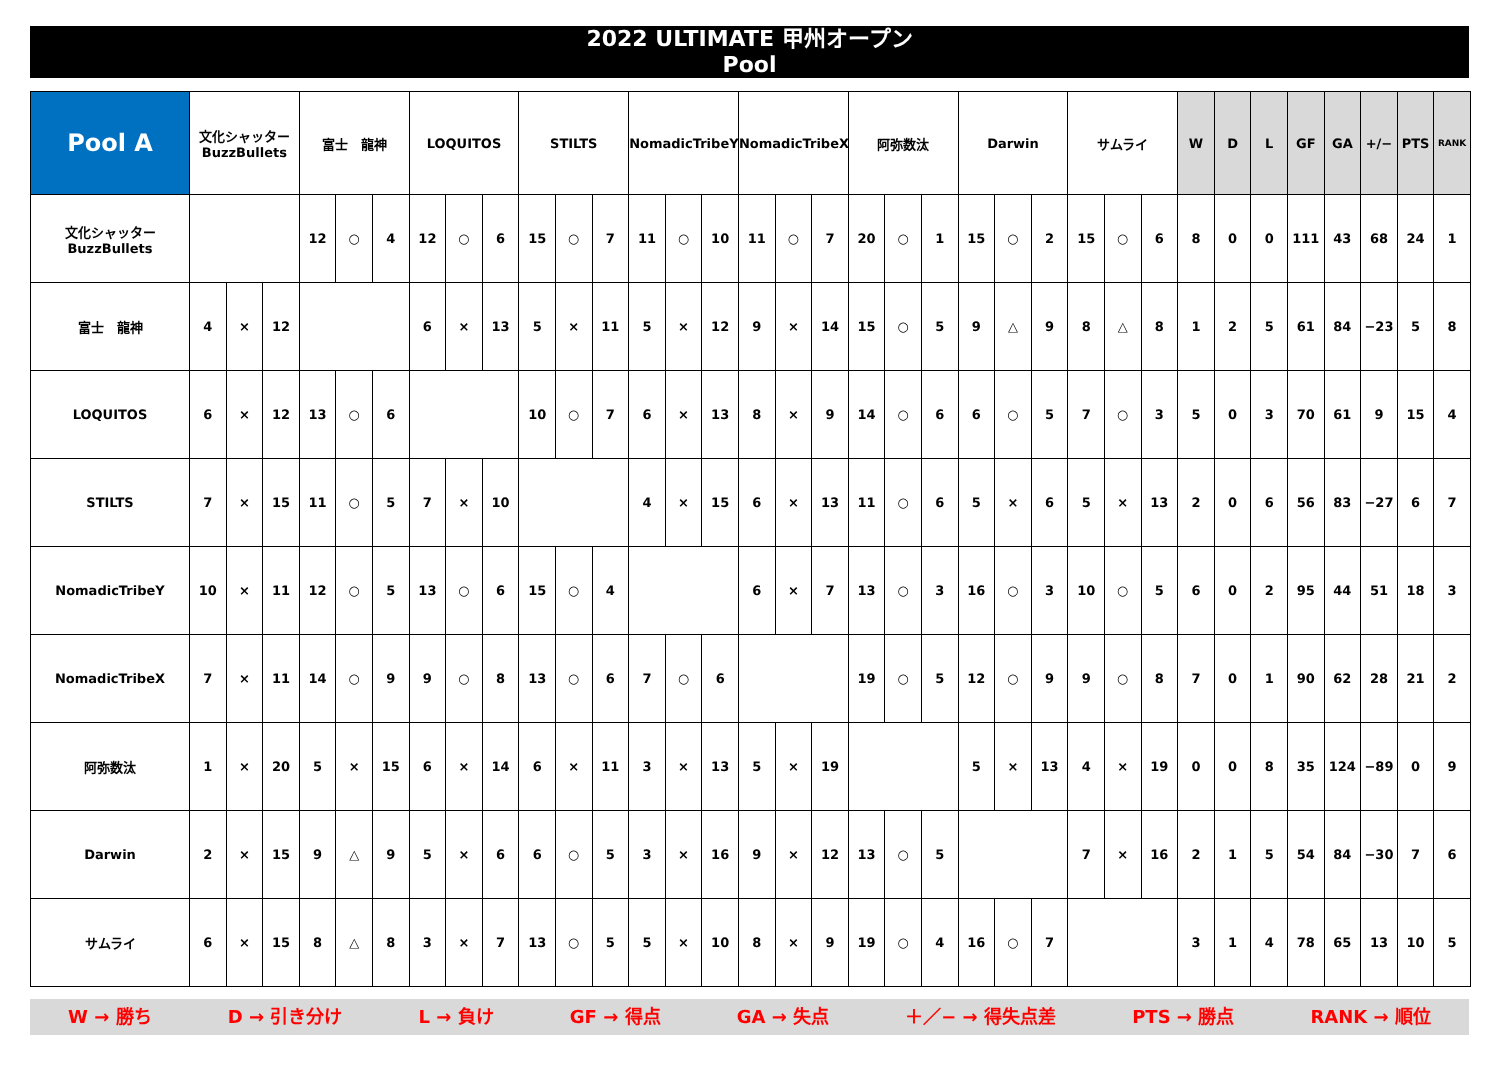2022 ULTIMATE 甲州オープン
Pool
| Pool A | 文化シャッター BuzzBullets | | | 富士 龍神 | | | LOQUITOS | | | STILTS | | | NomadicTribeY | | | NomadicTribeX | | | 阿弥数汰 | | | Darwin | | | サムライ | | | W | D | L | GF | GA | +/− | PTS | RANK |
| --- | --- | --- | --- | --- | --- | --- | --- | --- | --- | --- | --- | --- | --- | --- | --- | --- | --- | --- | --- | --- | --- | --- | --- | --- | --- | --- | --- | --- | --- | --- | --- | --- | --- | --- | --- |
| 文化シャッター BuzzBullets | | | | 12 | ○ | 4 | 12 | ○ | 6 | 15 | ○ | 7 | 11 | ○ | 10 | 11 | ○ | 7 | 20 | ○ | 1 | 15 | ○ | 2 | 15 | ○ | 6 | 8 | 0 | 0 | 111 | 43 | 68 | 24 | 1 |
| 富士 龍神 | 4 | × | 12 | | | | 6 | × | 13 | 5 | × | 11 | 5 | × | 12 | 9 | × | 14 | 15 | ○ | 5 | 9 | △ | 9 | 8 | △ | 8 | 1 | 2 | 5 | 61 | 84 | −23 | 5 | 8 |
| LOQUITOS | 6 | × | 12 | 13 | ○ | 6 | | | | 10 | ○ | 7 | 6 | × | 13 | 8 | × | 9 | 14 | ○ | 6 | 6 | ○ | 5 | 7 | ○ | 3 | 5 | 0 | 3 | 70 | 61 | 9 | 15 | 4 |
| STILTS | 7 | × | 15 | 11 | ○ | 5 | 7 | × | 10 | | | | 4 | × | 15 | 6 | × | 13 | 11 | ○ | 6 | 5 | × | 6 | 5 | × | 13 | 2 | 0 | 6 | 56 | 83 | −27 | 6 | 7 |
| NomadicTribeY | 10 | × | 11 | 12 | ○ | 5 | 13 | ○ | 6 | 15 | ○ | 4 | | | | 6 | × | 7 | 13 | ○ | 3 | 16 | ○ | 3 | 10 | ○ | 5 | 6 | 0 | 2 | 95 | 44 | 51 | 18 | 3 |
| NomadicTribeX | 7 | × | 11 | 14 | ○ | 9 | 9 | ○ | 8 | 13 | ○ | 6 | 7 | ○ | 6 | | | | 19 | ○ | 5 | 12 | ○ | 9 | 9 | ○ | 8 | 7 | 0 | 1 | 90 | 62 | 28 | 21 | 2 |
| 阿弥数汰 | 1 | × | 20 | 5 | × | 15 | 6 | × | 14 | 6 | × | 11 | 3 | × | 13 | 5 | × | 19 | | | | 5 | × | 13 | 4 | × | 19 | 0 | 0 | 8 | 35 | 124 | −89 | 0 | 9 |
| Darwin | 2 | × | 15 | 9 | △ | 9 | 5 | × | 6 | 6 | ○ | 5 | 3 | × | 16 | 9 | × | 12 | 13 | ○ | 5 | | | | 7 | × | 16 | 2 | 1 | 5 | 54 | 84 | −30 | 7 | 6 |
| サムライ | 6 | × | 15 | 8 | △ | 8 | 3 | × | 7 | 13 | ○ | 5 | 5 | × | 10 | 8 | × | 9 | 19 | ○ | 4 | 16 | ○ | 7 | | | | 3 | 1 | 4 | 78 | 65 | 13 | 10 | 5 |
W → 勝ち D → 引き分け L → 負け GF → 得点 GA → 失点 ＋／− → 得失点差 PTS → 勝点 RANK → 順位